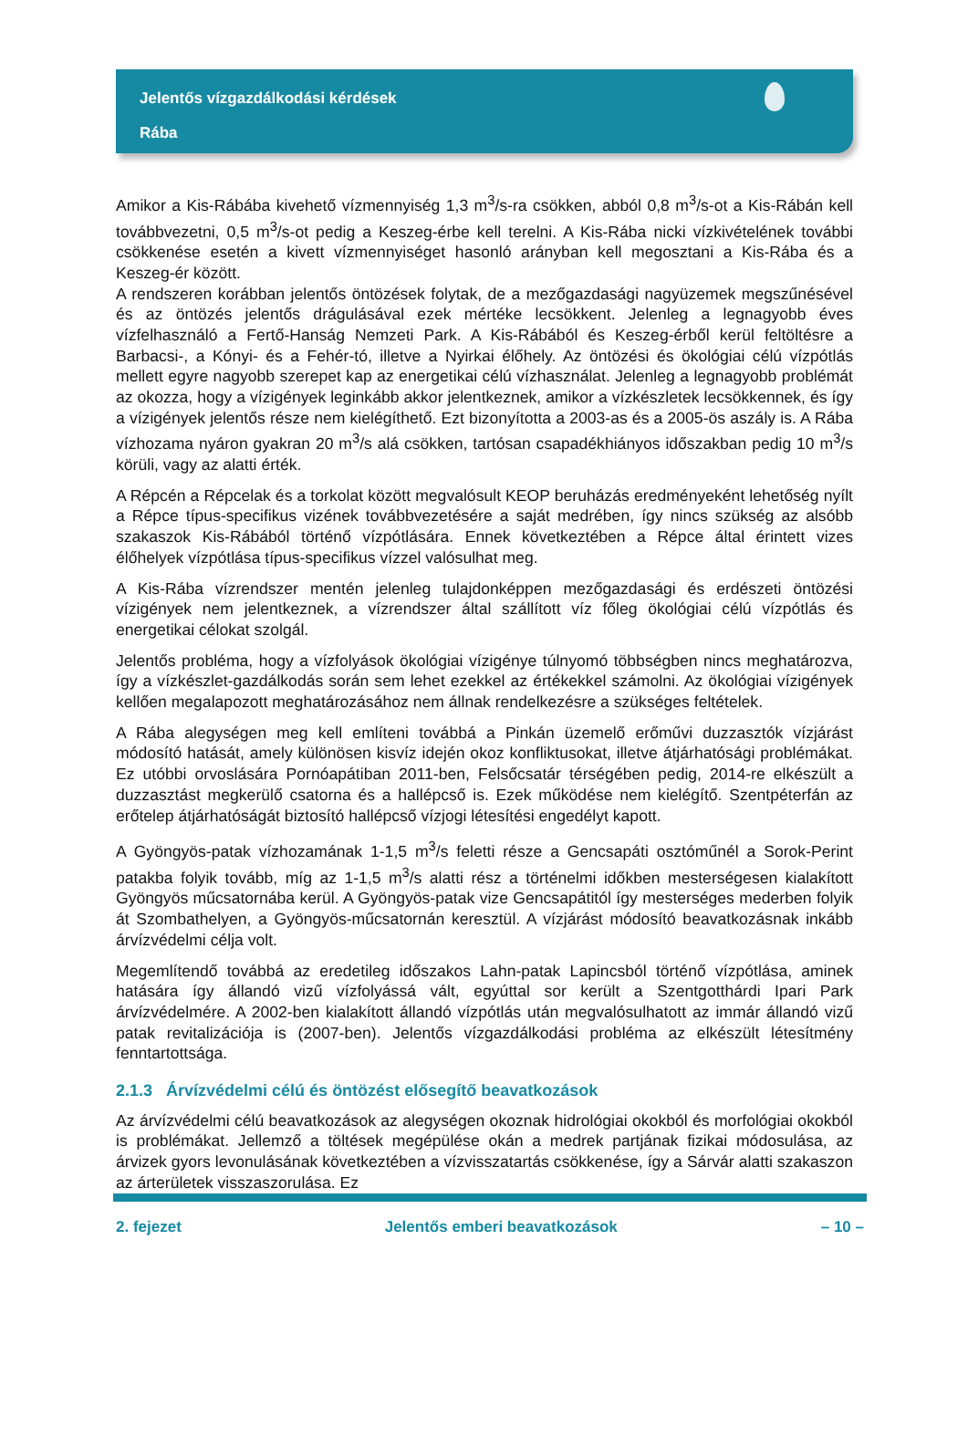Jelentős vízgazdálkodási kérdések
Rába
Amikor a Kis-Rábába kivehető vízmennyiség 1,3 m<sup>3</sup>/s-ra csökken, abból 0,8 m<sup>3</sup>/s-ot a Kis-Rábán kell továbbvezetni, 0,5 m<sup>3</sup>/s-ot pedig a Keszeg-érbe kell terelni. A Kis-Rába nicki vízkivételének további csökkenése esetén a kivett vízmennyiséget hasonló arányban kell megosztani a Kis-Rába és a Keszeg-ér között.
A rendszeren korábban jelentős öntözések folytak, de a mezőgazdasági nagyüzemek megszűnésével és az öntözés jelentős drágulásával ezek mértéke lecsökkent. Jelenleg a legnagyobb éves vízfelhasználó a Fertő-Hanság Nemzeti Park. A Kis-Rábából és Keszeg-érből kerül feltöltésre a Barbacsi-, a Kónyi- és a Fehér-tó, illetve a Nyirkai élőhely. Az öntözési és ökológiai célú vízpótlás mellett egyre nagyobb szerepet kap az energetikai célú vízhasználat. Jelenleg a legnagyobb problémát az okozza, hogy a vízigények leginkább akkor jelentkeznek, amikor a vízkészletek lecsökkennek, és így a vízigények jelentős része nem kielégíthető. Ezt bizonyította a 2003-as és a 2005-ös aszály is. A Rába vízhozama nyáron gyakran 20 m<sup>3</sup>/s alá csökken, tartósan csapadékhiányos időszakban pedig 10 m<sup>3</sup>/s körüli, vagy az alatti érték.
A Répcén a Répcelak és a torkolat között megvalósult KEOP beruházás eredményeként lehetőség nyílt a Répce típus-specifikus vizének továbbvezetésére a saját medrében, így nincs szükség az alsóbb szakaszok Kis-Rábából történő vízpótlására. Ennek következtében a Répce által érintett vizes élőhelyek vízpótlása típus-specifikus vízzel valósulhat meg.
A Kis-Rába vízrendszer mentén jelenleg tulajdonképpen mezőgazdasági és erdészeti öntözési vízigények nem jelentkeznek, a vízrendszer által szállított víz főleg ökológiai célú vízpótlás és energetikai célokat szolgál.
Jelentős probléma, hogy a vízfolyások ökológiai vízigénye túlnyomó többségben nincs meghatározva, így a vízkészlet-gazdálkodás során sem lehet ezekkel az értékekkel számolni. Az ökológiai vízigények kellően megalapozott meghatározásához nem állnak rendelkezésre a szükséges feltételek.
A Rába alegységen meg kell említeni továbbá a Pinkán üzemelő erőművi duzzasztók vízjárást módosító hatását, amely különösen kisvíz idején okoz konfliktusokat, illetve átjárhatósági problémákat. Ez utóbbi orvoslására Pornóapátiban 2011-ben, Felsőcsatár térségében pedig, 2014-re elkészült a duzzasztást megkerülő csatorna és a hallépcső is. Ezek működése nem kielégítő. Szentpéterfán az erőtelep átjárhatóságát biztosító hallépcső vízjogi létesítési engedélyt kapott.
A Gyöngyös-patak vízhozamának 1-1,5 m<sup>3</sup>/s feletti része a Gencsapáti osztóműnél a Sorok-Perint patakba folyik tovább, míg az 1-1,5 m<sup>3</sup>/s alatti rész a történelmi időkben mesterségesen kialakított Gyöngyös műcsatornába kerül. A Gyöngyös-patak vize Gencsapátitól így mesterséges mederben folyik át Szombathelyen, a Gyöngyös-műcsatornán keresztül. A vízjárást módosító beavatkozásnak inkább árvízvédelmi célja volt.
Megemlítendő továbbá az eredetileg időszakos Lahn-patak Lapincsból történő vízpótlása, aminek hatására így állandó vizű vízfolyássá vált, egyúttal sor került a Szentgotthárdi Ipari Park árvízvédelmére. A 2002-ben kialakított állandó vízpótlás után megvalósulhatott az immár állandó vizű patak revitalizációja is (2007-ben). Jelentős vízgazdálkodási probléma az elkészült létesítmény fenntartottsága.
2.1.3 Árvízvédelmi célú és öntözést elősegítő beavatkozások
Az árvízvédelmi célú beavatkozások az alegységen okoznak hidrológiai okokból és morfológiai okokból is problémákat. Jellemző a töltések megépülése okán a medrek partjának fizikai módosulása, az árvizek gyors levonulásának következtében a vízvisszatartás csökkenése, így a Sárvár alatti szakaszon az árterületek visszaszorulása. Ez
2. fejezet Jelentős emberi beavatkozások – 10 –